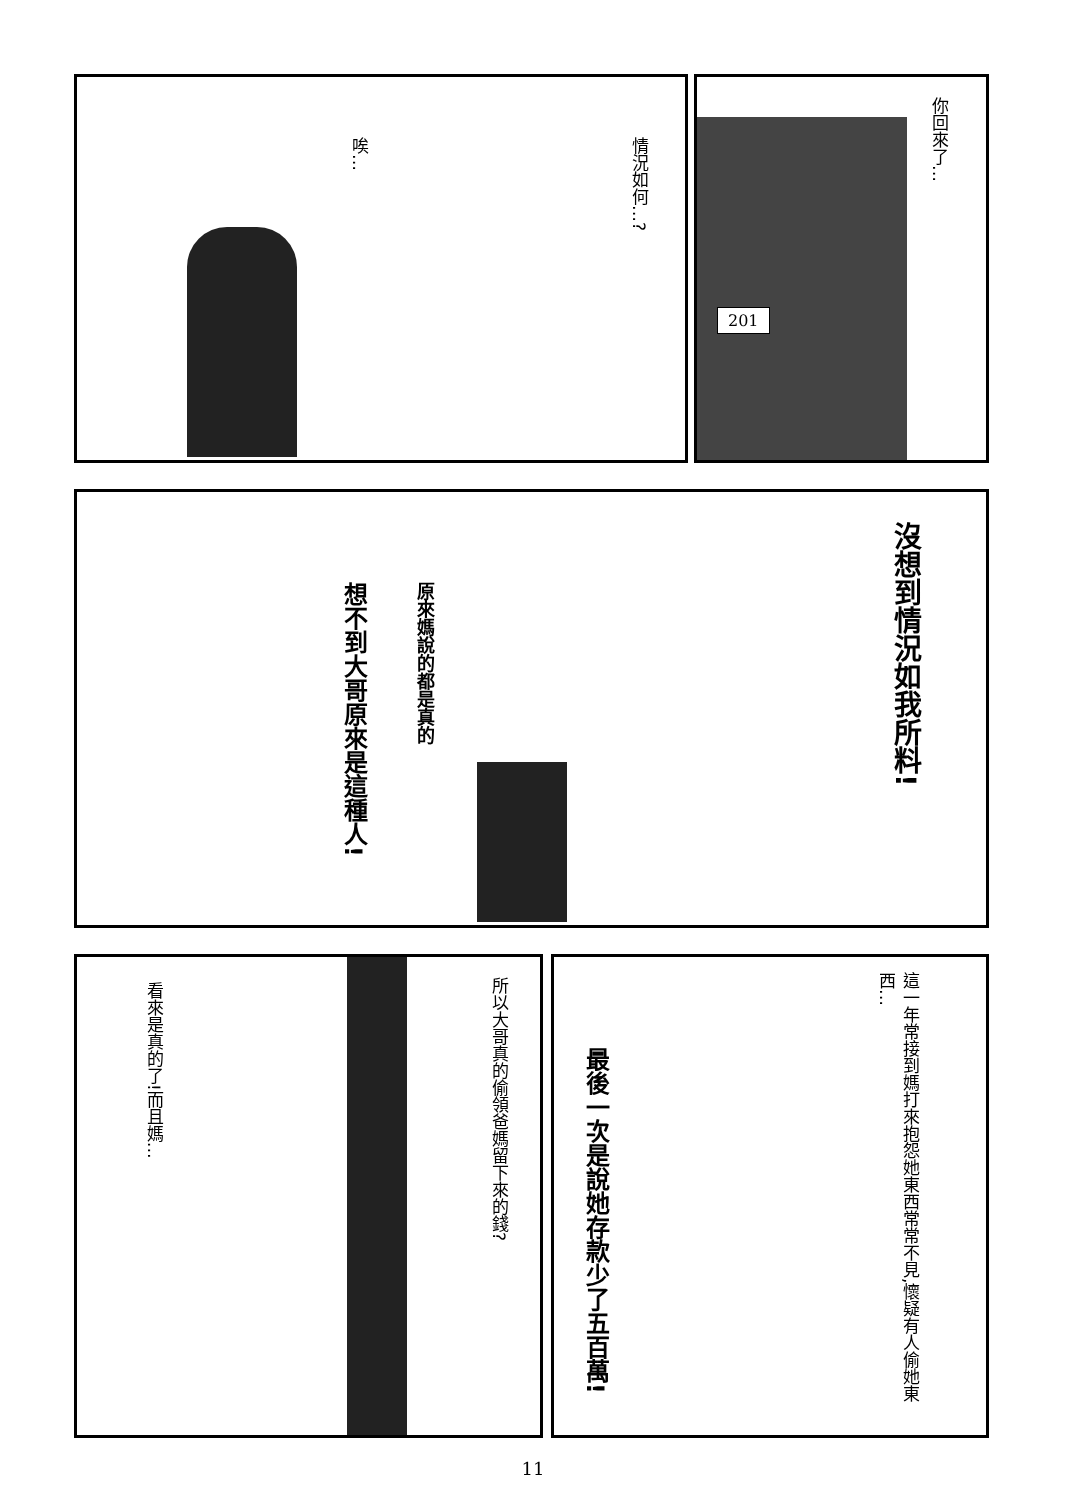唉…
情況如何…?
201
你回來了…
原來媽說的都是真的
想不到大哥原來是這種人!
沒想到情況如我所料!
看來是真的了!而且媽…
所以大哥真的偷領爸媽留下來的錢?
這一年常接到媽打來抱怨她東西常常不見,懷疑有人偷她東西…
最後一次是說她存款少了五百萬!
11